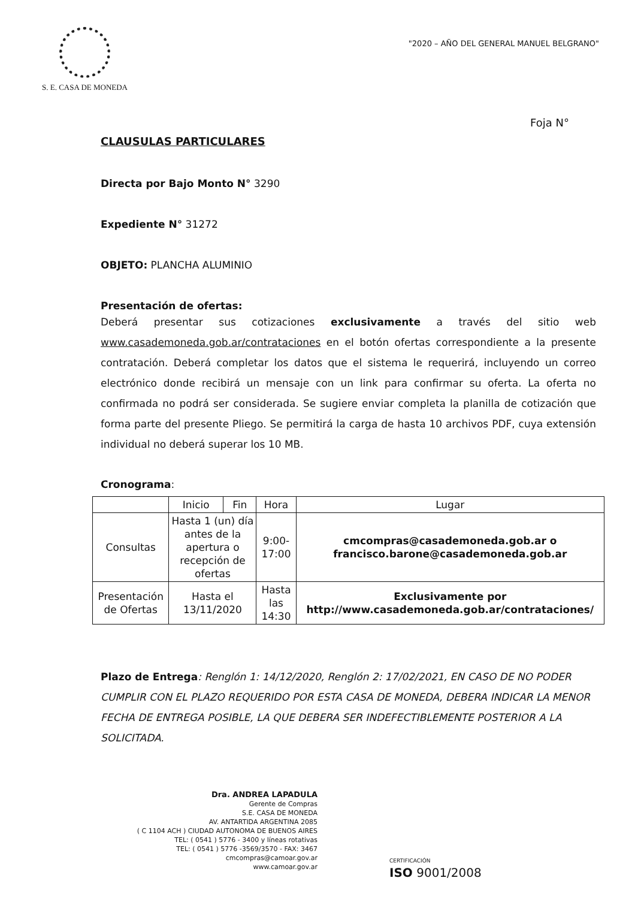S. E. CASA DE MONEDA
"2020 – AÑO DEL GENERAL MANUEL BELGRANO"
Foja N°
CLAUSULAS PARTICULARES
Directa por Bajo Monto N° 3290
Expediente N° 31272
OBJETO: PLANCHA ALUMINIO
Presentación de ofertas:
Deberá presentar sus cotizaciones exclusivamente a través del sitio web www.casademoneda.gob.ar/contrataciones en el botón ofertas correspondiente a la presente contratación. Deberá completar los datos que el sistema le requerirá, incluyendo un correo electrónico donde recibirá un mensaje con un link para confirmar su oferta. La oferta no confirmada no podrá ser considerada. Se sugiere enviar completa la planilla de cotización que forma parte del presente Pliego. Se permitirá la carga de hasta 10 archivos PDF, cuya extensión individual no deberá superar los 10 MB.
Cronograma:
| | Inicio | Fin | Hora | Lugar |
| --- | --- | --- | --- | --- |
| Consultas | Hasta 1 (un) día antes de la apertura o recepción de ofertas | | 9:00- 17:00 | cmcompras@casademoneda.gob.ar o francisco.barone@casademoneda.gob.ar |
| Presentación de Ofertas | Hasta el 13/11/2020 | | Hasta las 14:30 | Exclusivamente por http://www.casademoneda.gob.ar/contrataciones/ |
Plazo de Entrega: Renglón 1: 14/12/2020, Renglón 2: 17/02/2021, EN CASO DE NO PODER CUMPLIR CON EL PLAZO REQUERIDO POR ESTA CASA DE MONEDA, DEBERA INDICAR LA MENOR FECHA DE ENTREGA POSIBLE, LA QUE DEBERA SER INDEFECTIBLEMENTE POSTERIOR A LA SOLICITADA.
Dra. ANDREA LAPADULA
Gerente de Compras
S.E. CASA DE MONEDA
AV. ANTARTIDA ARGENTINA 2085
( C 1104 ACH ) CIUDAD AUTONOMA DE BUENOS AIRES
TEL: ( 0541 ) 5776 - 3400 y líneas rotativas
TEL: ( 0541 ) 5776 -3569/3570 - FAX: 3467
cmcompras@camoar.gov.ar
www.camoar.gov.ar
CERTIFICACIÓN
ISO 9001/2008